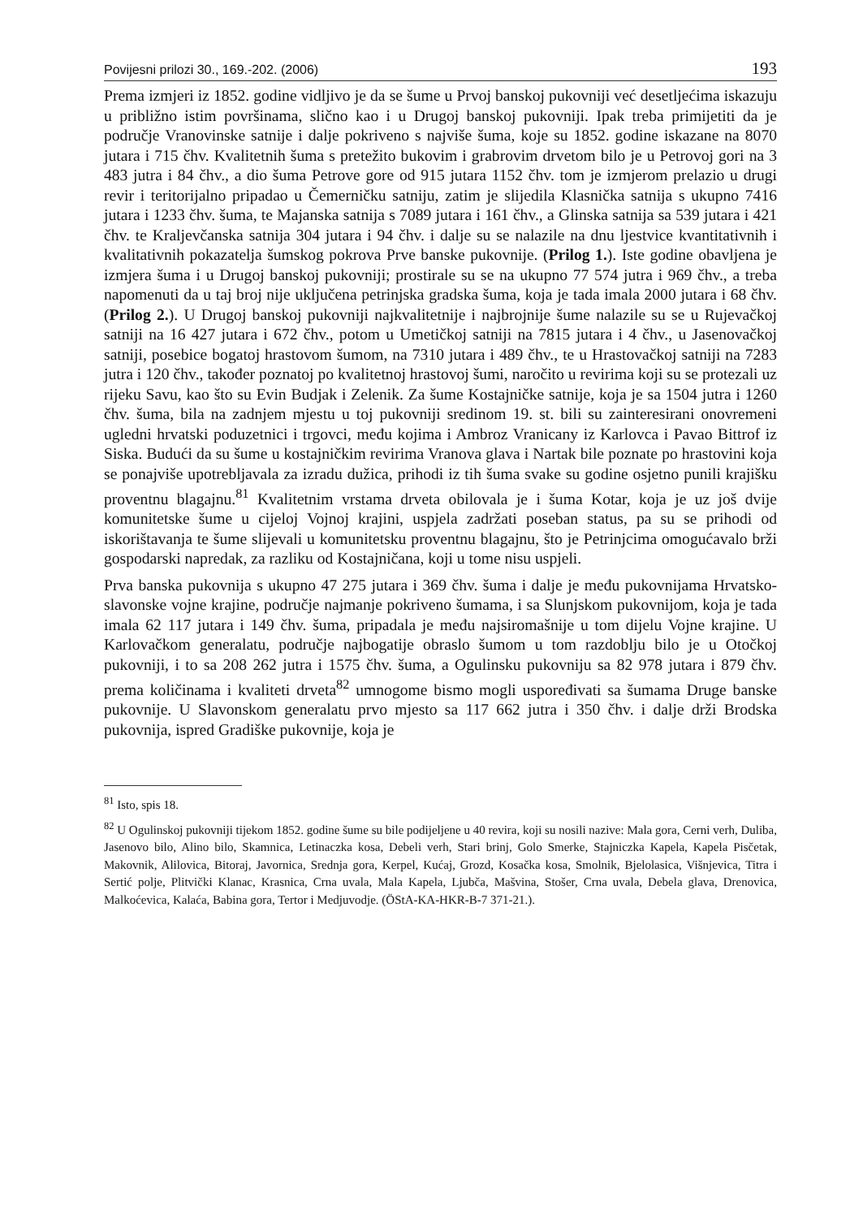Povijesni prilozi 30., 169.-202. (2006) 193
Prema izmjeri iz 1852. godine vidljivo je da se šume u Prvoj banskoj pukovniji već desetljećima iskazuju u približno istim površinama, slično kao i u Drugoj banskoj pukovniji. Ipak treba primijetiti da je područje Vranovinske satnije i dalje pokriveno s najviše šuma, koje su 1852. godine iskazane na 8070 jutara i 715 čhv. Kvalitetnih šuma s pretežito bukovim i grabrovim drvetom bilo je u Petrovoj gori na 3 483 jutra i 84 čhv., a dio šuma Petrove gore od 915 jutara 1152 čhv. tom je izmjerom prelazio u drugi revir i teritorijalno pripadao u Čemerničku satniju, zatim je slijedila Klasnička satnija s ukupno 7416 jutara i 1233 čhv. šuma, te Majanska satnija s 7089 jutara i 161 čhv., a Glinska satnija sa 539 jutara i 421 čhv. te Kraljevčanska satnija 304 jutara i 94 čhv. i dalje su se nalazile na dnu ljestvice kvantitativnih i kvalitativnih pokazatelja šumskog pokrova Prve banske pukovnije. (Prilog 1.). Iste godine obavljena je izmjera šuma i u Drugoj banskoj pukovniji; prostirale su se na ukupno 77 574 jutra i 969 čhv., a treba napomenuti da u taj broj nije uključena petrinjska gradska šuma, koja je tada imala 2000 jutara i 68 čhv. (Prilog 2.). U Drugoj banskoj pukovniji najkvalitetnije i najbrojnije šume nalazile su se u Rujevačkoj satniji na 16 427 jutara i 672 čhv., potom u Umetičkoj satniji na 7815 jutara i 4 čhv., u Jasenovačkoj satniji, posebice bogatoj hrastovom šumom, na 7310 jutara i 489 čhv., te u Hrastovačkoj satniji na 7283 jutra i 120 čhv., također poznatoj po kvalitetnoj hrastovoj šumi, naročito u revirima koji su se protezali uz rijeku Savu, kao što su Evin Budjak i Zelenik. Za šume Kostajničke satnije, koja je sa 1504 jutra i 1260 čhv. šuma, bila na zadnjem mjestu u toj pukovniji sredinom 19. st. bili su zainteresirani onovremeni ugledni hrvatski poduzetnici i trgovci, među kojima i Ambroz Vranicany iz Karlovca i Pavao Bittrof iz Siska. Budući da su šume u kostajničkim revirima Vranova glava i Nartak bile poznate po hrastovini koja se ponajviše upotrebljavala za izradu dužica, prihodi iz tih šuma svake su godine osjetno punili krajišku proventnu blagajnu.<sup>81</sup> Kvalitetnim vrstama drveta obilovala je i šuma Kotar, koja je uz još dvije komunitetske šume u cijeloj Vojnoj krajini, uspjela zadržati poseban status, pa su se prihodi od iskorištavanja te šume slijevali u komunitetsku proventnu blagajnu, što je Petrinjcima omogućavalo brži gospodarski napredak, za razliku od Kostajničana, koji u tome nisu uspjeli.
Prva banska pukovnija s ukupno 47 275 jutara i 369 čhv. šuma i dalje je među pukovnijama Hrvatsko-slavonske vojne krajine, područje najmanje pokriveno šumama, i sa Slunjskom pukovnijom, koja je tada imala 62 117 jutara i 149 čhv. šuma, pripadala je među najsiromašnije u tom dijelu Vojne krajine. U Karlovačkom generalatu, područje najbogatije obraslo šumom u tom razdoblju bilo je u Otočkoj pukovniji, i to sa 208 262 jutra i 1575 čhv. šuma, a Ogulinsku pukovniju sa 82 978 jutara i 879 čhv. prema količinama i kvaliteti drveta<sup>82</sup> umnogome bismo mogli uspoređivati sa šumama Druge banske pukovnije. U Slavonskom generalatu prvo mjesto sa 117 662 jutra i 350 čhv. i dalje drži Brodska pukovnija, ispred Gradiške pukovnije, koja je
<sup>81</sup> Isto, spis 18.
<sup>82</sup> U Ogulinskoj pukovniji tijekom 1852. godine šume su bile podijeljene u 40 revira, koji su nosili nazive: Mala gora, Cerni verh, Duliba, Jasenovo bilo, Alino bilo, Skamnica, Letinaczka kosa, Debeli verh, Stari brinj, Golo Smerke, Stajniczka Kapela, Kapela Pisčetak, Makovnik, Alilovica, Bitoraj, Javornica, Srednja gora, Kerpel, Kućaj, Grozd, Kosačka kosa, Smolnik, Bjelolasica, Višnjevica, Titra i Sertić polje, Plitvički Klanac, Krasnica, Crna uvala, Mala Kapela, Ljubča, Mašvina, Stošer, Crna uvala, Debela glava, Drenovica, Malkoćevica, Kalaća, Babina gora, Tertor i Medjuvodje. (ÖStA-KA-HKR-B-7 371-21.).